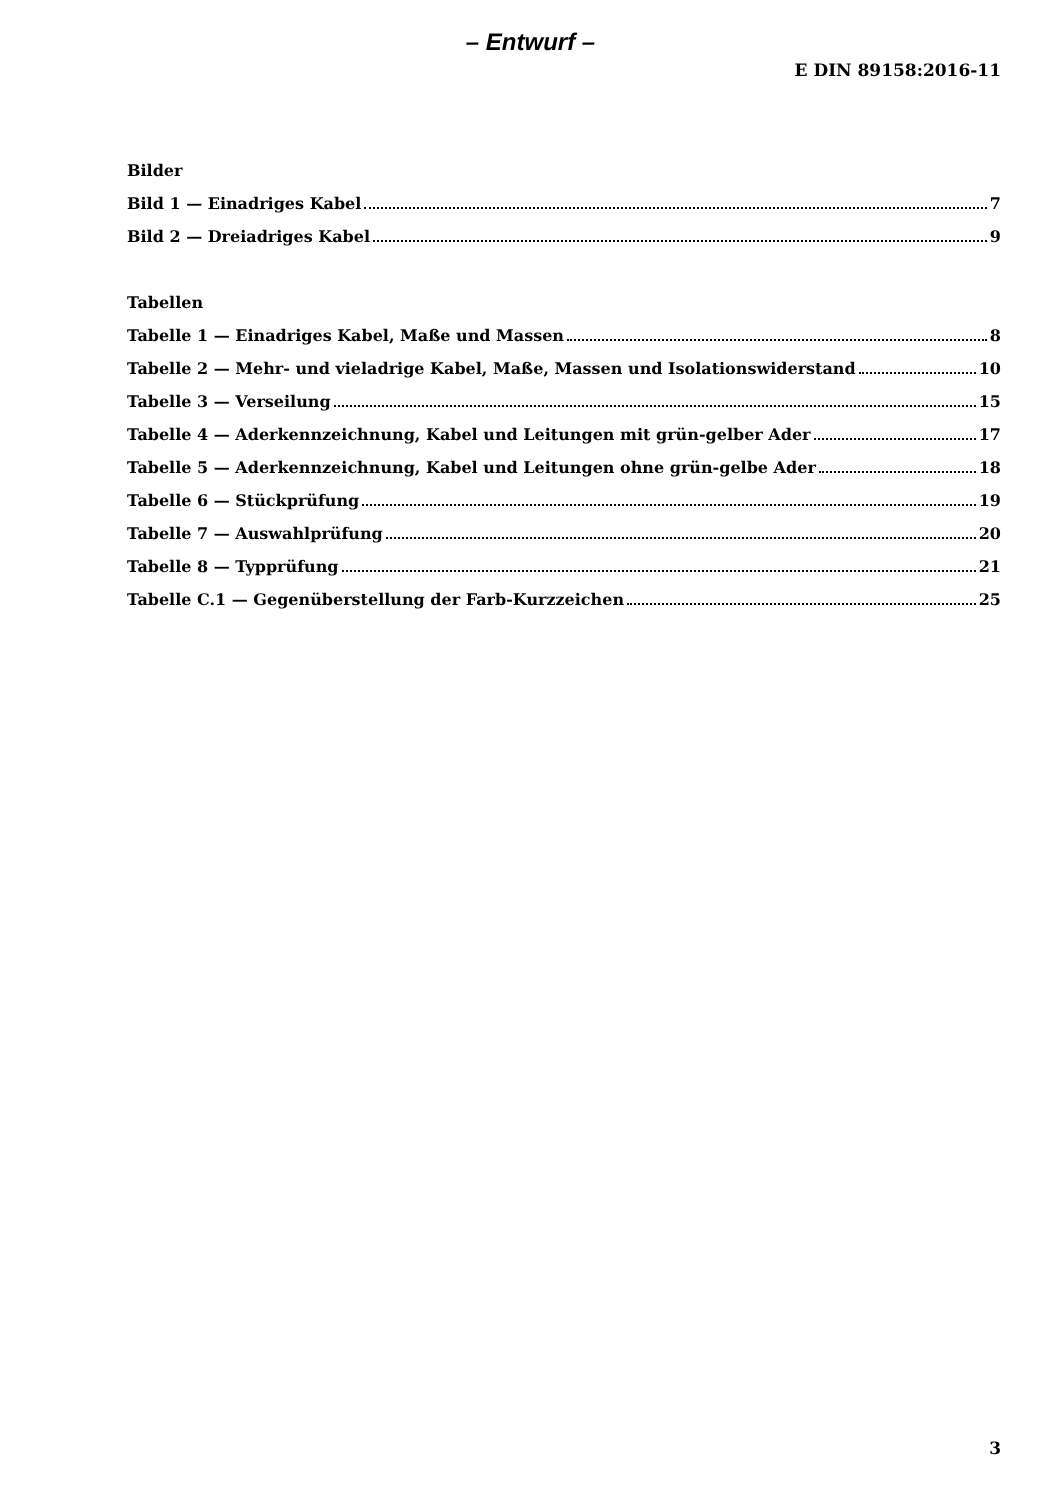– Entwurf –
E DIN 89158:2016-11
Bilder
Bild 1 — Einadriges Kabel 7
Bild 2 — Dreiadriges Kabel 9
Tabellen
Tabelle 1 — Einadriges Kabel, Maße und Massen 8
Tabelle 2 — Mehr- und vieladrige Kabel, Maße, Massen und Isolationswiderstand 10
Tabelle 3 — Verseilung 15
Tabelle 4 — Aderkennzeichnung, Kabel und Leitungen mit grün-gelber Ader 17
Tabelle 5 — Aderkennzeichnung, Kabel und Leitungen ohne grün-gelbe Ader 18
Tabelle 6 — Stückprüfung 19
Tabelle 7 — Auswahlprüfung 20
Tabelle 8 — Typprüfung 21
Tabelle C.1 — Gegenüberstellung der Farb-Kurzzeichen 25
3